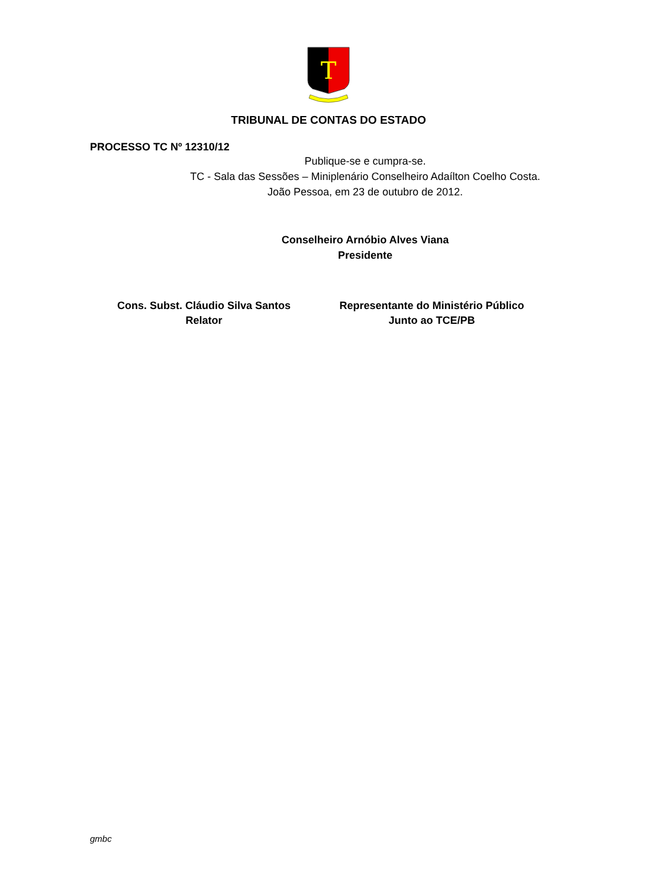T
TRIBUNAL DE CONTAS DO ESTADO
PROCESSO TC Nº 12310/12
Publique-se e cumpra-se.
TC - Sala das Sessões – Miniplenário Conselheiro Adaílton Coelho Costa.
João Pessoa, em 23 de outubro de 2012.
Conselheiro Arnóbio Alves Viana
Presidente
Cons. Subst. Cláudio Silva Santos
Relator
Representante do Ministério Público
Junto ao TCE/PB
gmbc